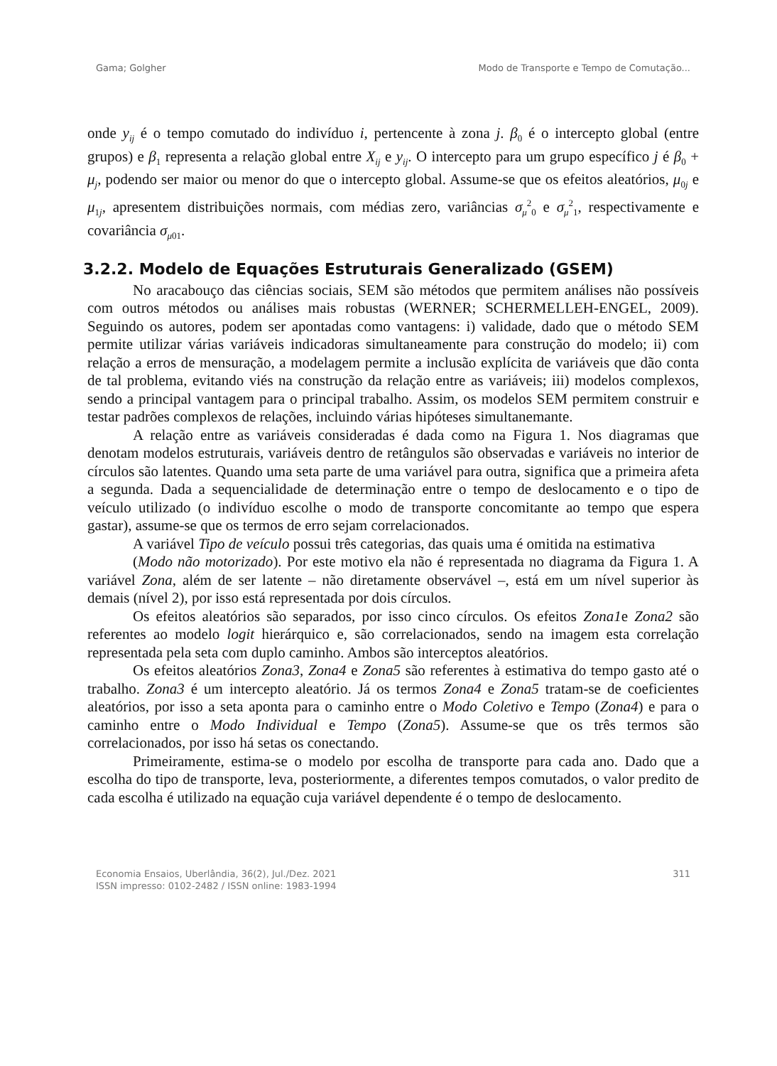Gama; Golgher Modo de Transporte e Tempo de Comutação...
onde y<sub>ij</sub> é o tempo comutado do indivíduo i, pertencente à zona j. β<sub>0</sub> é o intercepto global (entre grupos) e β<sub>1</sub> representa a relação global entre X<sub>ij</sub> e y<sub>ij</sub>. O intercepto para um grupo específico j é β<sub>0</sub> + μ<sub>j</sub>, podendo ser maior ou menor do que o intercepto global. Assume-se que os efeitos aleatórios, μ<sub>0j</sub> e μ<sub>1j</sub>, apresentem distribuições normais, com médias zero, variâncias σ<sub>μ</sub><sup>2</sup><sub>0</sub> e σ<sub>μ</sub><sup>2</sup><sub>1</sub>, respectivamente e covariância σ<sub>μ01</sub>.
3.2.2. Modelo de Equações Estruturais Generalizado (GSEM)
No aracabouço das ciências sociais, SEM são métodos que permitem análises não possíveis com outros métodos ou análises mais robustas (WERNER; SCHERMELLEH-ENGEL, 2009). Seguindo os autores, podem ser apontadas como vantagens: i) validade, dado que o método SEM permite utilizar várias variáveis indicadoras simultaneamente para construção do modelo; ii) com relação a erros de mensuração, a modelagem permite a inclusão explícita de variáveis que dão conta de tal problema, evitando viés na construção da relação entre as variáveis; iii) modelos complexos, sendo a principal vantagem para o principal trabalho. Assim, os modelos SEM permitem construir e testar padrões complexos de relações, incluindo várias hipóteses simultanemante.
A relação entre as variáveis consideradas é dada como na Figura 1. Nos diagramas que denotam modelos estruturais, variáveis dentro de retângulos são observadas e variáveis no interior de círculos são latentes. Quando uma seta parte de uma variável para outra, significa que a primeira afeta a segunda. Dada a sequencialidade de determinação entre o tempo de deslocamento e o tipo de veículo utilizado (o indivíduo escolhe o modo de transporte concomitante ao tempo que espera gastar), assume-se que os termos de erro sejam correlacionados.
A variável Tipo de veículo possui três categorias, das quais uma é omitida na estimativa
(Modo não motorizado). Por este motivo ela não é representada no diagrama da Figura 1. A variável Zona, além de ser latente – não diretamente observável –, está em um nível superior às demais (nível 2), por isso está representada por dois círculos.
Os efeitos aleatórios são separados, por isso cinco círculos. Os efeitos Zona1e Zona2 são referentes ao modelo logit hierárquico e, são correlacionados, sendo na imagem esta correlação representada pela seta com duplo caminho. Ambos são interceptos aleatórios.
Os efeitos aleatórios Zona3, Zona4 e Zona5 são referentes à estimativa do tempo gasto até o trabalho. Zona3 é um intercepto aleatório. Já os termos Zona4 e Zona5 tratam-se de coeficientes aleatórios, por isso a seta aponta para o caminho entre o Modo Coletivo e Tempo (Zona4) e para o caminho entre o Modo Individual e Tempo (Zona5). Assume-se que os três termos são correlacionados, por isso há setas os conectando.
Primeiramente, estima-se o modelo por escolha de transporte para cada ano. Dado que a escolha do tipo de transporte, leva, posteriormente, a diferentes tempos comutados, o valor predito de cada escolha é utilizado na equação cuja variável dependente é o tempo de deslocamento.
Economia Ensaios, Uberlândia, 36(2), Jul./Dez. 2021
ISSN impresso: 0102-2482 / ISSN online: 1983-1994 311